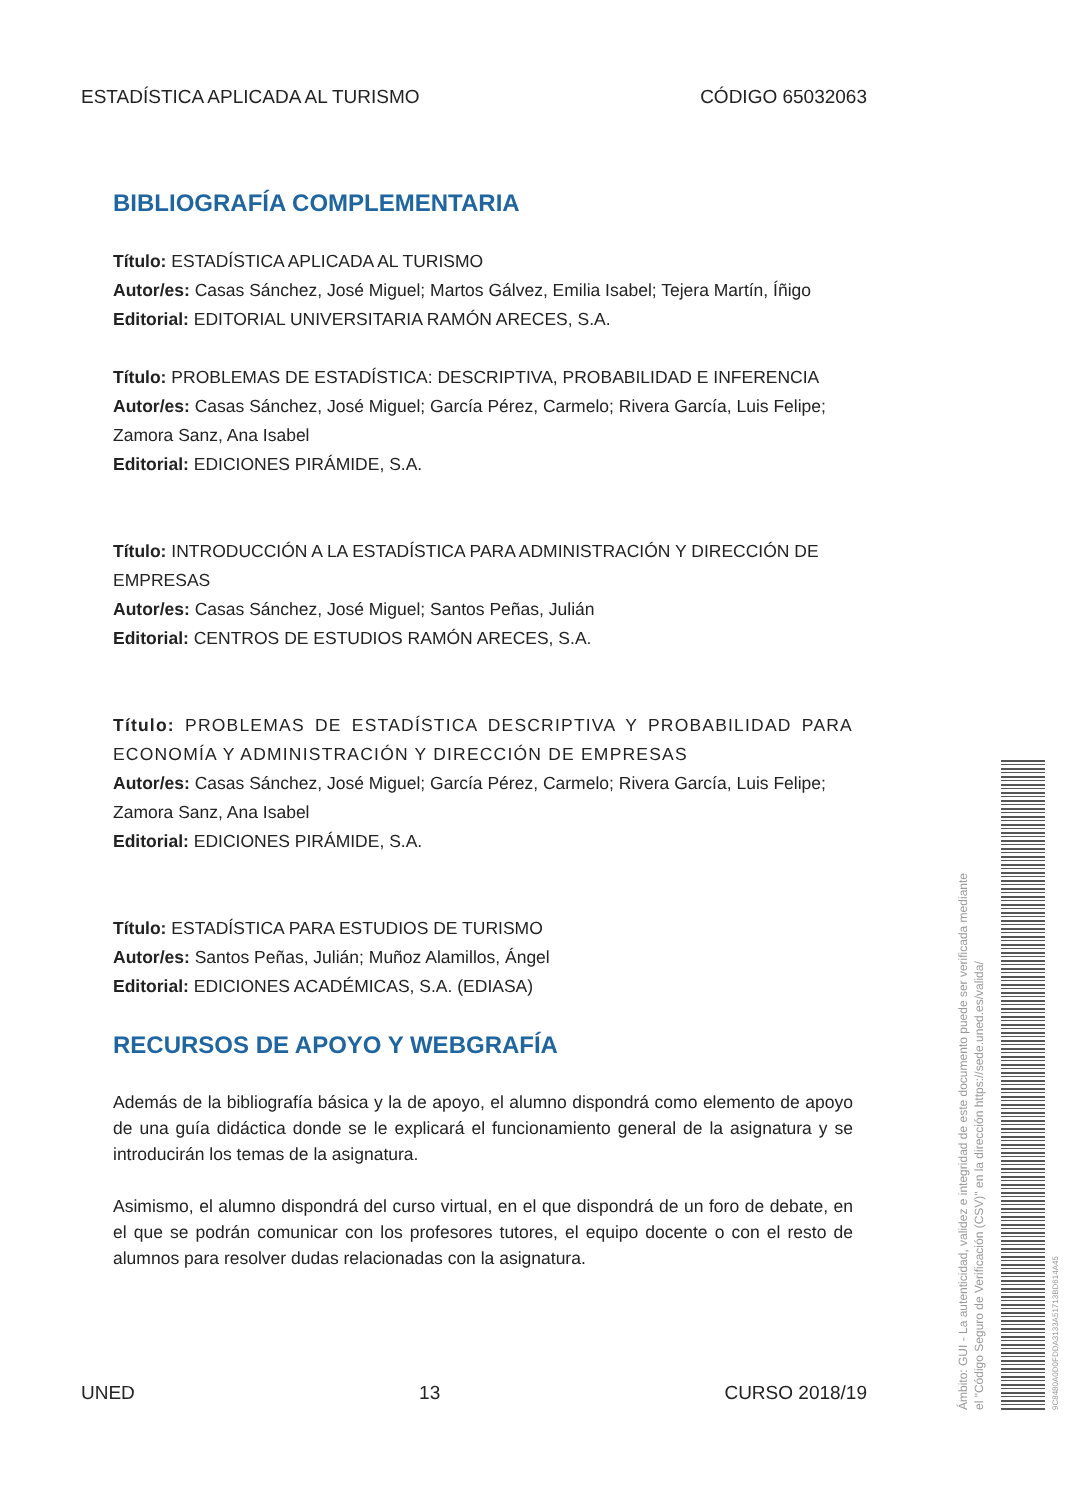ESTADÍSTICA APLICADA AL TURISMO CÓDIGO 65032063
BIBLIOGRAFÍA COMPLEMENTARIA
Título: ESTADÍSTICA APLICADA AL TURISMO
Autor/es: Casas Sánchez, José Miguel; Martos Gálvez, Emilia Isabel; Tejera Martín, Íñigo
Editorial: EDITORIAL UNIVERSITARIA RAMÓN ARECES, S.A.
Título: PROBLEMAS DE ESTADÍSTICA: DESCRIPTIVA, PROBABILIDAD E INFERENCIA
Autor/es: Casas Sánchez, José Miguel; García Pérez, Carmelo; Rivera García, Luis Felipe; Zamora Sanz, Ana Isabel
Editorial: EDICIONES PIRÁMIDE, S.A.
Título: INTRODUCCIÓN A LA ESTADÍSTICA PARA ADMINISTRACIÓN Y DIRECCIÓN DE EMPRESAS
Autor/es: Casas Sánchez, José Miguel; Santos Peñas, Julián
Editorial: CENTROS DE ESTUDIOS RAMÓN ARECES, S.A.
Título: PROBLEMAS DE ESTADÍSTICA DESCRIPTIVA Y PROBABILIDAD PARA ECONOMÍA Y ADMINISTRACIÓN Y DIRECCIÓN DE EMPRESAS
Autor/es: Casas Sánchez, José Miguel; García Pérez, Carmelo; Rivera García, Luis Felipe; Zamora Sanz, Ana Isabel
Editorial: EDICIONES PIRÁMIDE, S.A.
Título: ESTADÍSTICA PARA ESTUDIOS DE TURISMO
Autor/es: Santos Peñas, Julián; Muñoz Alamillos, Ángel
Editorial: EDICIONES ACADÉMICAS, S.A. (EDIASA)
RECURSOS DE APOYO Y WEBGRAFÍA
Además de la bibliografía básica y la de apoyo, el alumno dispondrá como elemento de apoyo de una guía didáctica donde se le explicará el funcionamiento general de la asignatura y se introducirán los temas de la asignatura.
Asimismo, el alumno dispondrá del curso virtual, en el que dispondrá de un foro de debate, en el que se podrán comunicar con los profesores tutores, el equipo docente o con el resto de alumnos para resolver dudas relacionadas con la asignatura.
UNED 13 CURSO 2018/19
Ámbito: GUI - La autenticidad, validez e integridad de este documento puede ser verificada mediante
el "Código Seguro de Verificación (CSV)" en la dirección https://sede.uned.es/valida/
9C8480A0D0FDDA3133A51713BD614A45